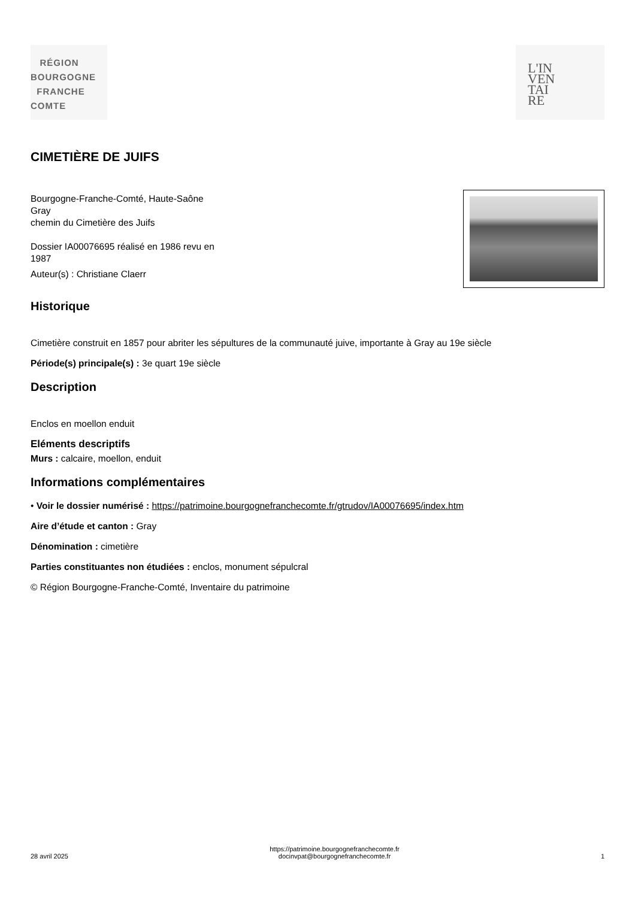RÉGION
BOURGOGNE
FRANCHE
COMTE
L'IN
VEN
TAI
RE
CIMETIÈRE DE JUIFS
Bourgogne-Franche-Comté, Haute-Saône
Gray
chemin du Cimetière des Juifs
Dossier IA00076695 réalisé en 1986 revu en 1987
Auteur(s) : Christiane Claerr
Historique
Cimetière construit en 1857 pour abriter les sépultures de la communauté juive, importante à Gray au 19e siècle
Période(s) principale(s) : 3e quart 19e siècle
Description
Enclos en moellon enduit
Eléments descriptifs
Murs : calcaire, moellon, enduit
Informations complémentaires
• Voir le dossier numérisé : https://patrimoine.bourgognefranchecomte.fr/gtrudov/IA00076695/index.htm
Aire d’étude et canton : Gray
Dénomination : cimetière
Parties constituantes non étudiées : enclos, monument sépulcral
© Région Bourgogne-Franche-Comté, Inventaire du patrimoine
28 avril 2025 https://patrimoine.bourgognefranchecomte.fr
docinvpat@bourgognefranchecomte.fr 1